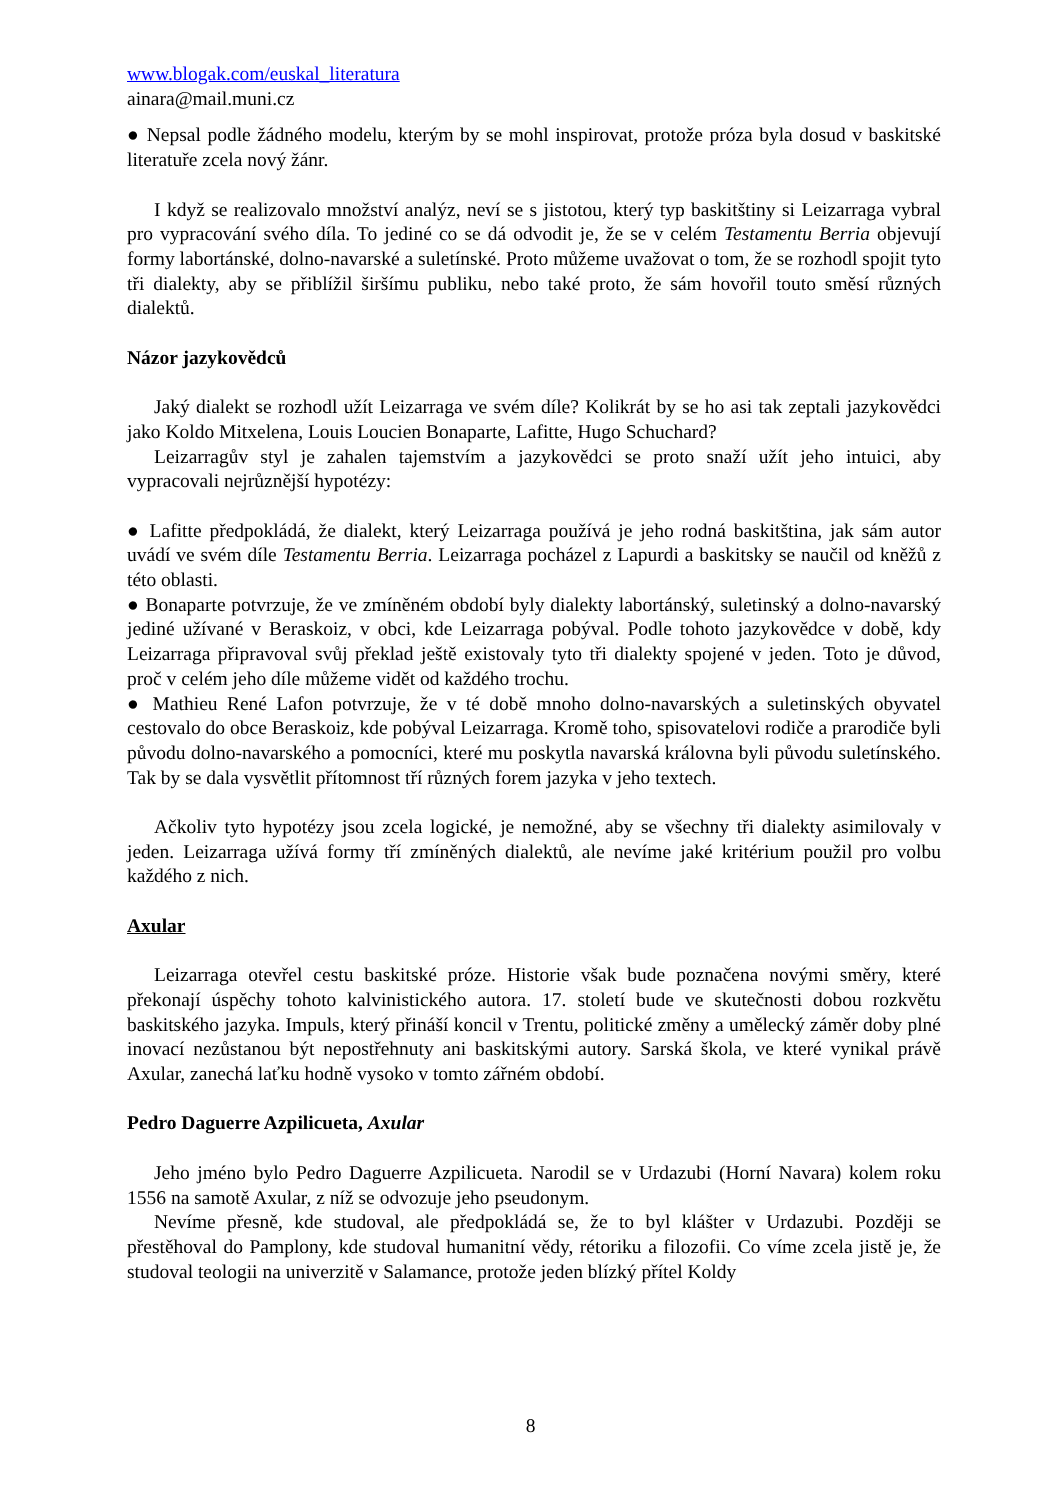www.blogak.com/euskal_literatura
ainara@mail.muni.cz
● Nepsal podle žádného modelu, kterým by se mohl inspirovat, protože próza byla dosud v baskitské literatuře zcela nový žánr.
I když se realizovalo množství analýz, neví se s jistotou, který typ baskitštiny si Leizarraga vybral pro vypracování svého díla. To jediné co se dá odvodit je, že se v celém Testamentu Berria objevují formy labortánské, dolno-navarské a suletínské. Proto můžeme uvažovat o tom, že se rozhodl spojit tyto tři dialekty, aby se přiblížil širšímu publiku, nebo také proto, že sám hovořil touto směsí různých dialektů.
Názor jazykovědců
Jaký dialekt se rozhodl užít Leizarraga ve svém díle? Kolikrát by se ho asi tak zeptali jazykovědci jako Koldo Mitxelena, Louis Loucien Bonaparte, Lafitte, Hugo Schuchard?
Leizarragův styl je zahalen tajemstvím a jazykovědci se proto snaží užít jeho intuici, aby vypracovali nejrůznější hypotézy:
● Lafitte předpokládá, že dialekt, který Leizarraga používá je jeho rodná baskitština, jak sám autor uvádí ve svém díle Testamentu Berria. Leizarraga pocházel z Lapurdi a baskitsky se naučil od kněžů z této oblasti.
● Bonaparte potvrzuje, že ve zmíněném období byly dialekty labortánský, suletinský a dolno-navarský jediné užívané v Beraskoiz, v obci, kde Leizarraga pobýval. Podle tohoto jazykovědce v době, kdy Leizarraga připravoval svůj překlad ještě existovaly tyto tři dialekty spojené v jeden. Toto je důvod, proč v celém jeho díle můžeme vidět od každého trochu.
● Mathieu René Lafon potvrzuje, že v té době mnoho dolno-navarských a suletinských obyvatel cestovalo do obce Beraskoiz, kde pobýval Leizarraga. Kromě toho, spisovatelovi rodiče a prarodiče byli původu dolno-navarského a pomocníci, které mu poskytla navarská královna byli původu suletínského. Tak by se dala vysvětlit přítomnost tří různých forem jazyka v jeho textech.
Ačkoliv tyto hypotézy jsou zcela logické, je nemožné, aby se všechny tři dialekty asimilovaly v jeden. Leizarraga užívá formy tří zmíněných dialektů, ale nevíme jaké kritérium použil pro volbu každého z nich.
Axular
Leizarraga otevřel cestu baskitské próze. Historie však bude poznačena novými směry, které překonají úspěchy tohoto kalvinistického autora. 17. století bude ve skutečnosti dobou rozkvětu baskitského jazyka. Impuls, který přináší koncil v Trentu, politické změny a umělecký záměr doby plné inovací nezůstanou být nepostřehnuty ani baskitskými autory. Sarská škola, ve které vynikal právě Axular, zanechá laťku hodně vysoko v tomto zářném období.
Pedro Daguerre Azpilicueta, Axular
Jeho jméno bylo Pedro Daguerre Azpilicueta. Narodil se v Urdazubi (Horní Navara) kolem roku 1556 na samotě Axular, z níž se odvozuje jeho pseudonym.
Nevíme přesně, kde studoval, ale předpokládá se, že to byl klášter v Urdazubi. Později se přestěhoval do Pamplony, kde studoval humanitní vědy, rétoriku a filozofii. Co víme zcela jistě je, že studoval teologii na univerzitě v Salamance, protože jeden blízký přítel Koldy
8